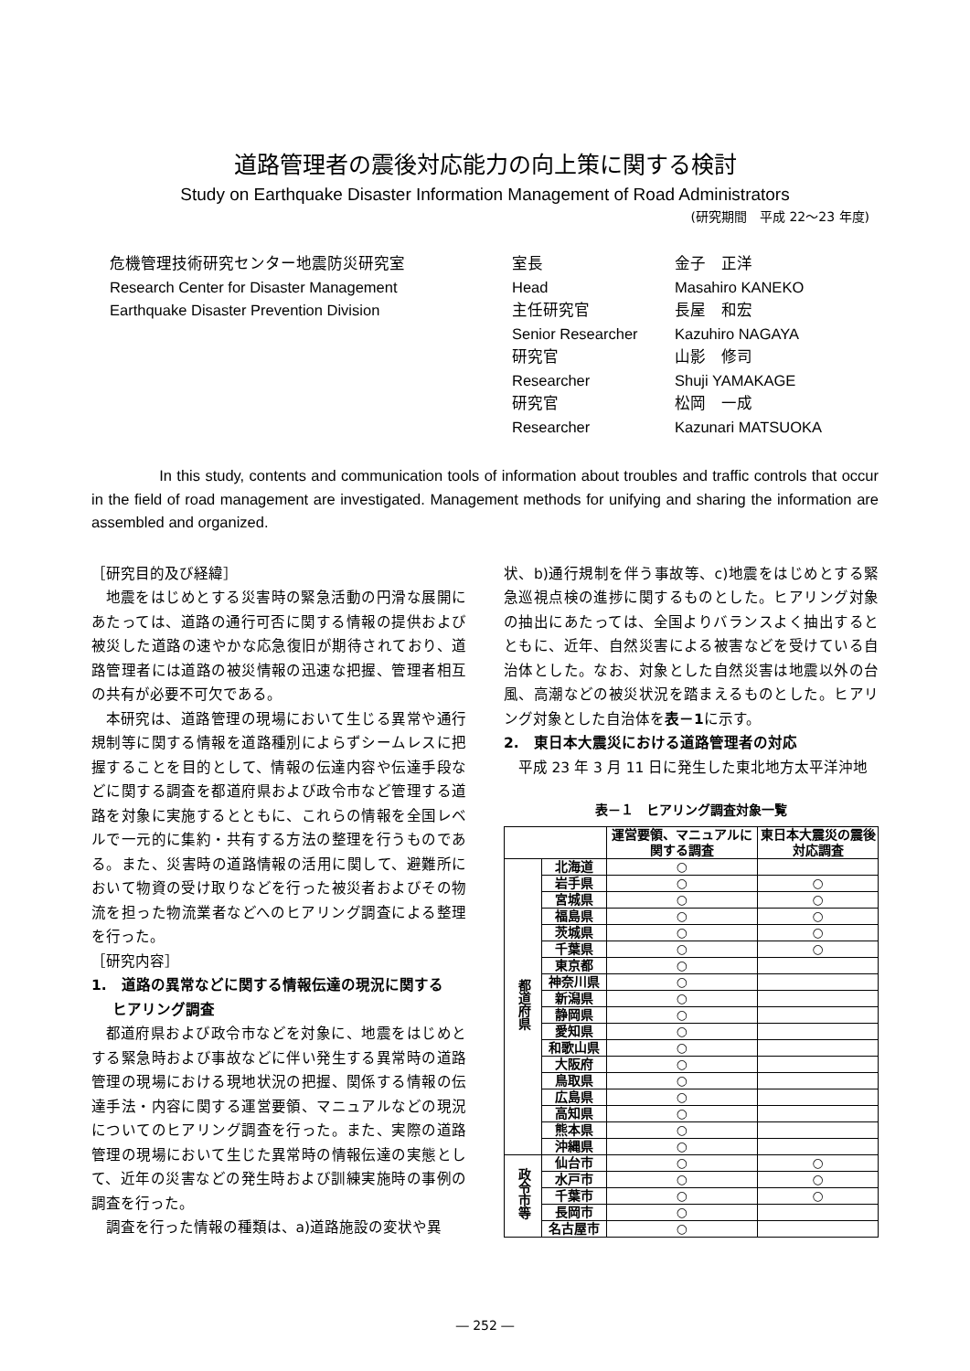道路管理者の震後対応能力の向上策に関する検討
Study on Earthquake Disaster Information Management of Road Administrators
(研究期間　平成 22～23 年度)
危機管理技術研究センター地震防災研究室
Research Center for Disaster Management
Earthquake Disaster Prevention Division
| 室長 | 金子 正洋 |
| Head | Masahiro KANEKO |
| 主任研究官 | 長屋 和宏 |
| Senior Researcher | Kazuhiro NAGAYA |
| 研究官 | 山影 修司 |
| Researcher | Shuji YAMAKAGE |
| 研究官 | 松岡 一成 |
| Researcher | Kazunari MATSUOKA |
     In this study, contents and communication tools of information about troubles and traffic controls that occur in the field of road management are investigated. Management methods for unifying and sharing the information are assembled and organized.
［研究目的及び経緯］
地震をはじめとする災害時の緊急活動の円滑な展開にあたっては、道路の通行可否に関する情報の提供および被災した道路の速やかな応急復旧が期待されており、道路管理者には道路の被災情報の迅速な把握、管理者相互の共有が必要不可欠である。
本研究は、道路管理の現場において生じる異常や通行規制等に関する情報を道路種別によらずシームレスに把握することを目的として、情報の伝達内容や伝達手段などに関する調査を都道府県および政令市など管理する道路を対象に実施するとともに、これらの情報を全国レベルで一元的に集約・共有する方法の整理を行うものである。また、災害時の道路情報の活用に関して、避難所において物資の受け取りなどを行った被災者およびその物流を担った物流業者などへのヒアリング調査による整理を行った。
［研究内容］
1.　道路の異常などに関する情報伝達の現況に関する
  ヒアリング調査
都道府県および政令市などを対象に、地震をはじめとする緊急時および事故などに伴い発生する異常時の道路管理の現場における現地状況の把握、関係する情報の伝達手法・内容に関する運営要領、マニュアルなどの現況についてのヒアリング調査を行った。また、実際の道路管理の現場において生じた異常時の情報伝達の実態として、近年の災害などの発生時および訓練実施時の事例の調査を行った。
調査を行った情報の種類は、a)道路施設の変状や異
状、b)通行規制を伴う事故等、c)地震をはじめとする緊急巡視点検の進捗に関するものとした。ヒアリング対象の抽出にあたっては、全国よりバランスよく抽出するとともに、近年、自然災害による被害などを受けている自治体とした。なお、対象とした自然災害は地震以外の台風、高潮などの被災状況を踏まえるものとした。ヒアリング対象とした自治体を表－1に示す。
2.　東日本大震災における道路管理者の対応
平成 23 年 3 月 11 日に発生した東北地方太平洋沖地
表－１　ヒアリング調査対象一覧
| | | 運営要領、マニュアルに関する調査 | 東日本大震災の震後対応調査 |
| --- | --- | --- | --- |
| 都道府県 | 北海道 | ○ | |
| | 岩手県 | ○ | ○ |
| | 宮城県 | ○ | ○ |
| | 福島県 | ○ | ○ |
| | 茨城県 | ○ | ○ |
| | 千葉県 | ○ | ○ |
| | 東京都 | ○ | |
| | 神奈川県 | ○ | |
| | 新潟県 | ○ | |
| | 静岡県 | ○ | |
| | 愛知県 | ○ | |
| | 和歌山県 | ○ | |
| | 大阪府 | ○ | |
| | 鳥取県 | ○ | |
| | 広島県 | ○ | |
| | 高知県 | ○ | |
| | 熊本県 | ○ | |
| | 沖縄県 | ○ | |
| 政令市等 | 仙台市 | ○ | ○ |
| | 水戸市 | ○ | ○ |
| | 千葉市 | ○ | ○ |
| | 長岡市 | ○ | |
| | 名古屋市 | ○ | |
― 252 ―